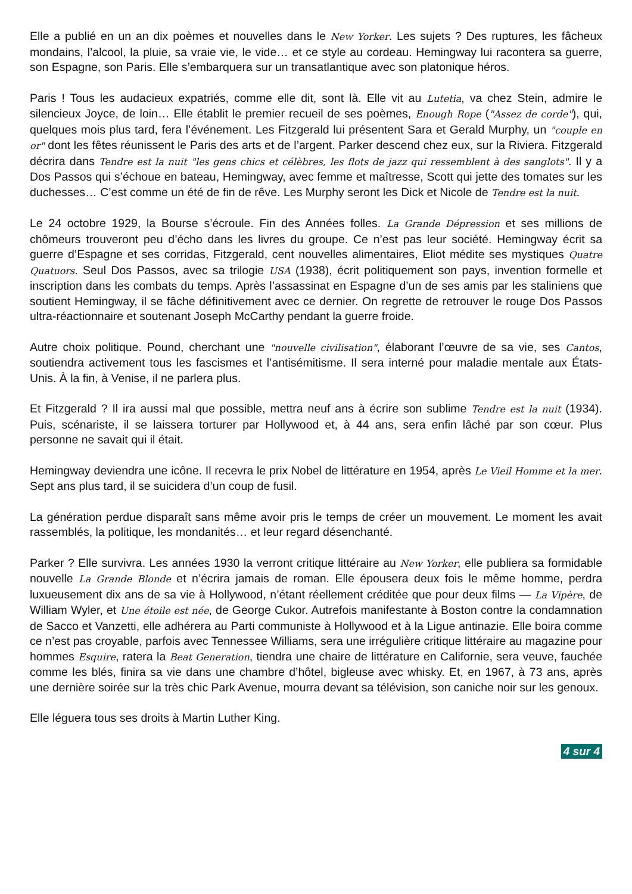Elle a publié en un an dix poèmes et nouvelles dans le New Yorker. Les sujets ? Des ruptures, les fâcheux mondains, l’alcool, la pluie, sa vraie vie, le vide… et ce style au cordeau. Hemingway lui racontera sa guerre, son Espagne, son Paris. Elle s’embarquera sur un transatlantique avec son platonique héros.
Paris ! Tous les audacieux expatriés, comme elle dit, sont là. Elle vit au Lutetia, va chez Stein, admire le silencieux Joyce, de loin… Elle établit le premier recueil de ses poèmes, Enough Rope ("Assez de corde"), qui, quelques mois plus tard, fera l’événement. Les Fitzgerald lui présentent Sara et Gerald Murphy, un "couple en or" dont les fêtes réunissent le Paris des arts et de l’argent. Parker descend chez eux, sur la Riviera. Fitzgerald décrira dans Tendre est la nuit "les gens chics et célèbres, les flots de jazz qui ressemblent à des sanglots". Il y a Dos Passos qui s’échoue en bateau, Hemingway, avec femme et maîtresse, Scott qui jette des tomates sur les duchesses… C’est comme un été de fin de rêve. Les Murphy seront les Dick et Nicole de Tendre est la nuit.
Le 24 octobre 1929, la Bourse s’écroule. Fin des Années folles. La Grande Dépression et ses millions de chômeurs trouveront peu d’écho dans les livres du groupe. Ce n’est pas leur société. Hemingway écrit sa guerre d’Espagne et ses corridas, Fitzgerald, cent nouvelles alimentaires, Eliot médite ses mystiques Quatre Quatuors. Seul Dos Passos, avec sa trilogie USA (1938), écrit politiquement son pays, invention formelle et inscription dans les combats du temps. Après l’assassinat en Espagne d’un de ses amis par les staliniens que soutient Hemingway, il se fâche définitivement avec ce dernier. On regrette de retrouver le rouge Dos Passos ultra-réactionnaire et soutenant Joseph McCarthy pendant la guerre froide.
Autre choix politique. Pound, cherchant une "nouvelle civilisation", élaborant l’œuvre de sa vie, ses Cantos, soutiendra activement tous les fascismes et l’antisémitisme. Il sera interné pour maladie mentale aux États-Unis. À la fin, à Venise, il ne parlera plus.
Et Fitzgerald ? Il ira aussi mal que possible, mettra neuf ans à écrire son sublime Tendre est la nuit (1934). Puis, scénariste, il se laissera torturer par Hollywood et, à 44 ans, sera enfin lâché par son cœur. Plus personne ne savait qui il était.
Hemingway deviendra une icône. Il recevra le prix Nobel de littérature en 1954, après Le Vieil Homme et la mer. Sept ans plus tard, il se suicidera d’un coup de fusil.
La génération perdue disparaît sans même avoir pris le temps de créer un mouvement. Le moment les avait rassemblés, la politique, les mondanités… et leur regard désenchanté.
Parker ? Elle survivra. Les années 1930 la verront critique littéraire au New Yorker, elle publiera sa formidable nouvelle La Grande Blonde et n’écrira jamais de roman. Elle épousera deux fois le même homme, perdra luxueusement dix ans de sa vie à Hollywood, n’étant réellement créditée que pour deux films — La Vipère, de William Wyler, et Une étoile est née, de George Cukor. Autrefois manifestante à Boston contre la condamnation de Sacco et Vanzetti, elle adhérera au Parti communiste à Hollywood et à la Ligue antinazie. Elle boira comme ce n’est pas croyable, parfois avec Tennessee Williams, sera une irrégulière critique littéraire au magazine pour hommes Esquire, ratera la Beat Generation, tiendra une chaire de littérature en Californie, sera veuve, fauchée comme les blés, finira sa vie dans une chambre d’hôtel, bigleuse avec whisky. Et, en 1967, à 73 ans, après une dernière soirée sur la très chic Park Avenue, mourra devant sa télévision, son caniche noir sur les genoux.
Elle léguera tous ses droits à Martin Luther King.
4 sur 4